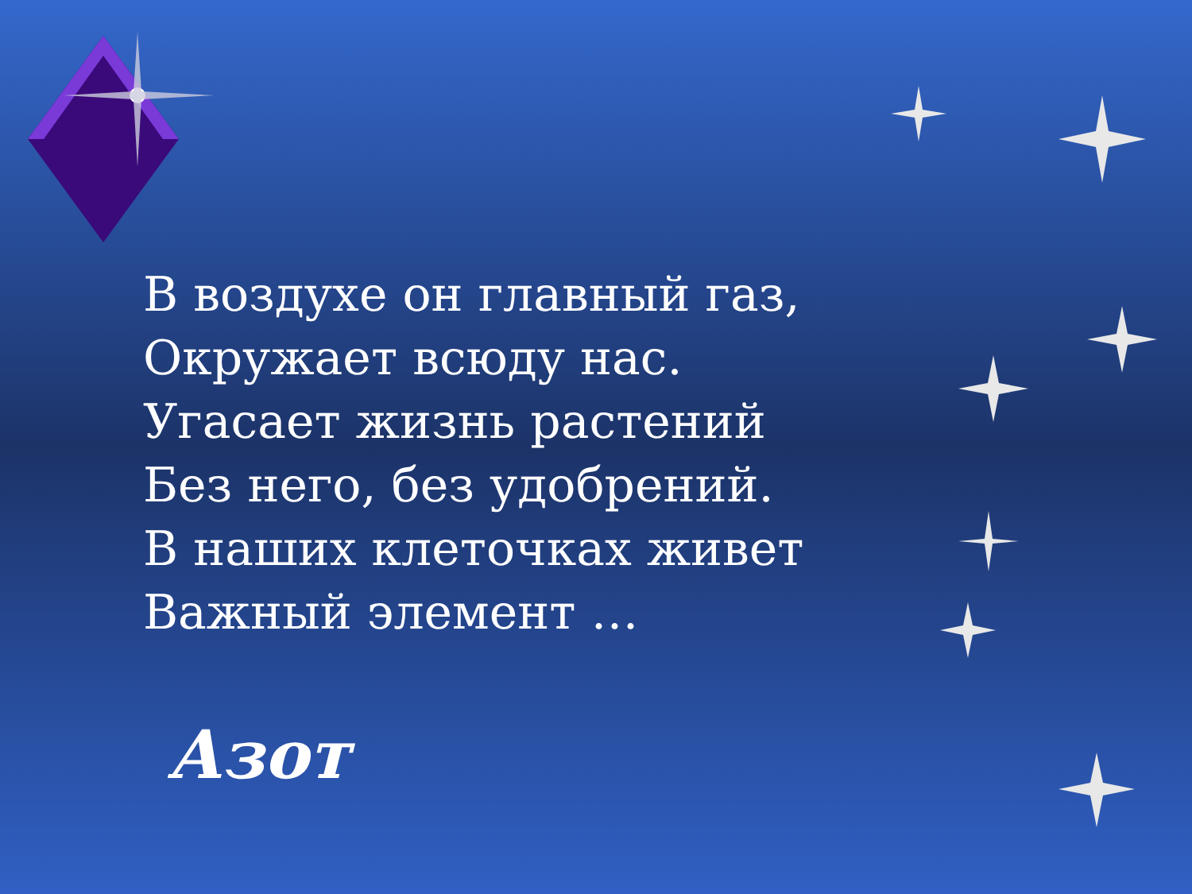В воздухе он главный газ,
Окружает всюду нас.
Угасает жизнь растений
Без него, без удобрений.
В наших клеточках живет
Важный элемент …
Азот